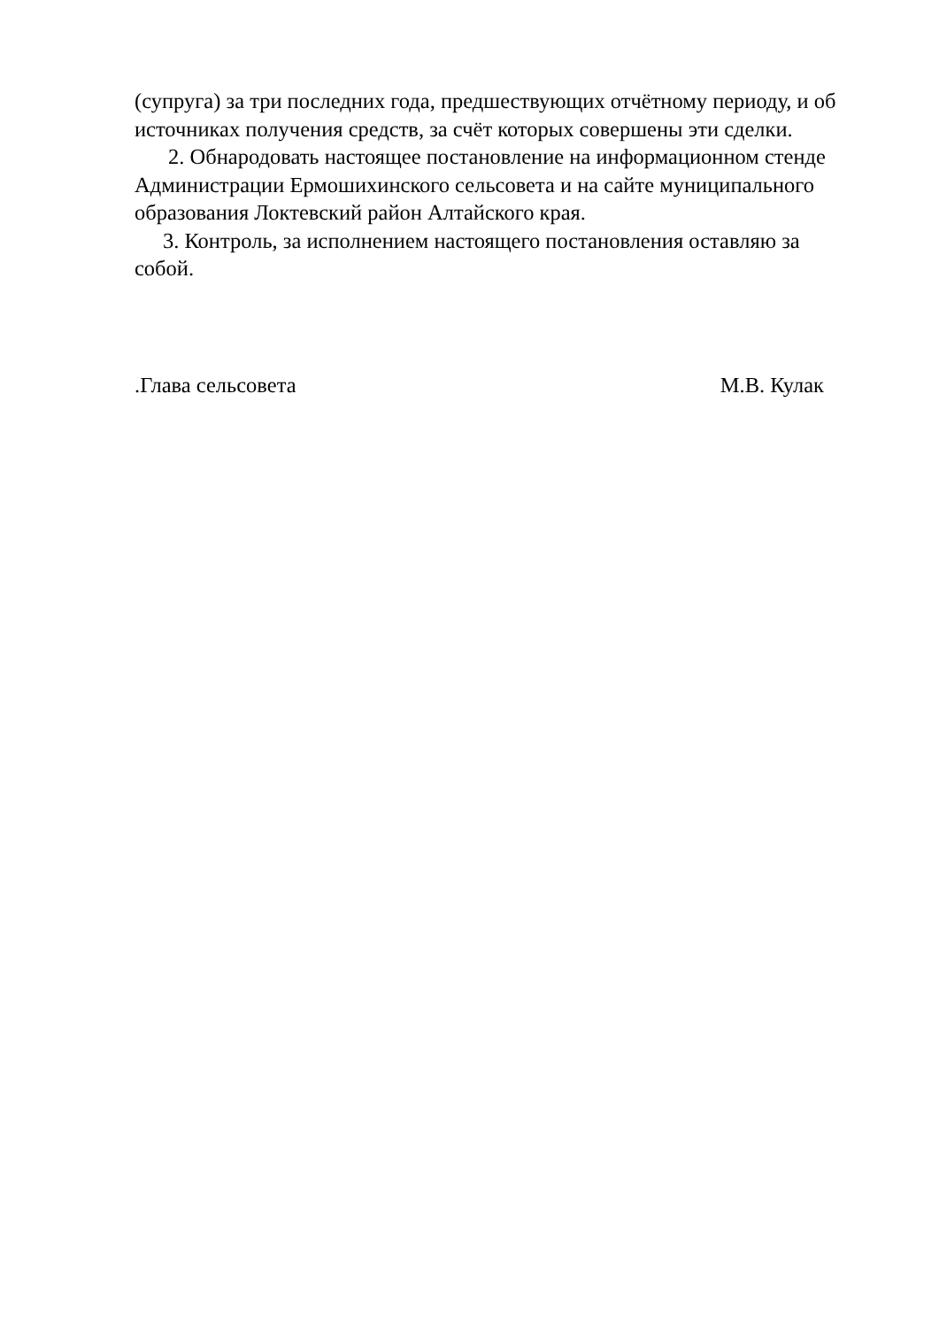(супруга) за три последних года, предшествующих отчётному периоду, и об источниках получения средств, за счёт которых совершены эти сделки.
2. Обнародовать настоящее постановление на информационном стенде Администрации Ермошихинского сельсовета и на сайте муниципального образования Локтевский район Алтайского края.
3. Контроль, за исполнением настоящего постановления оставляю за собой.
.Глава сельсовета М.В. Кулак